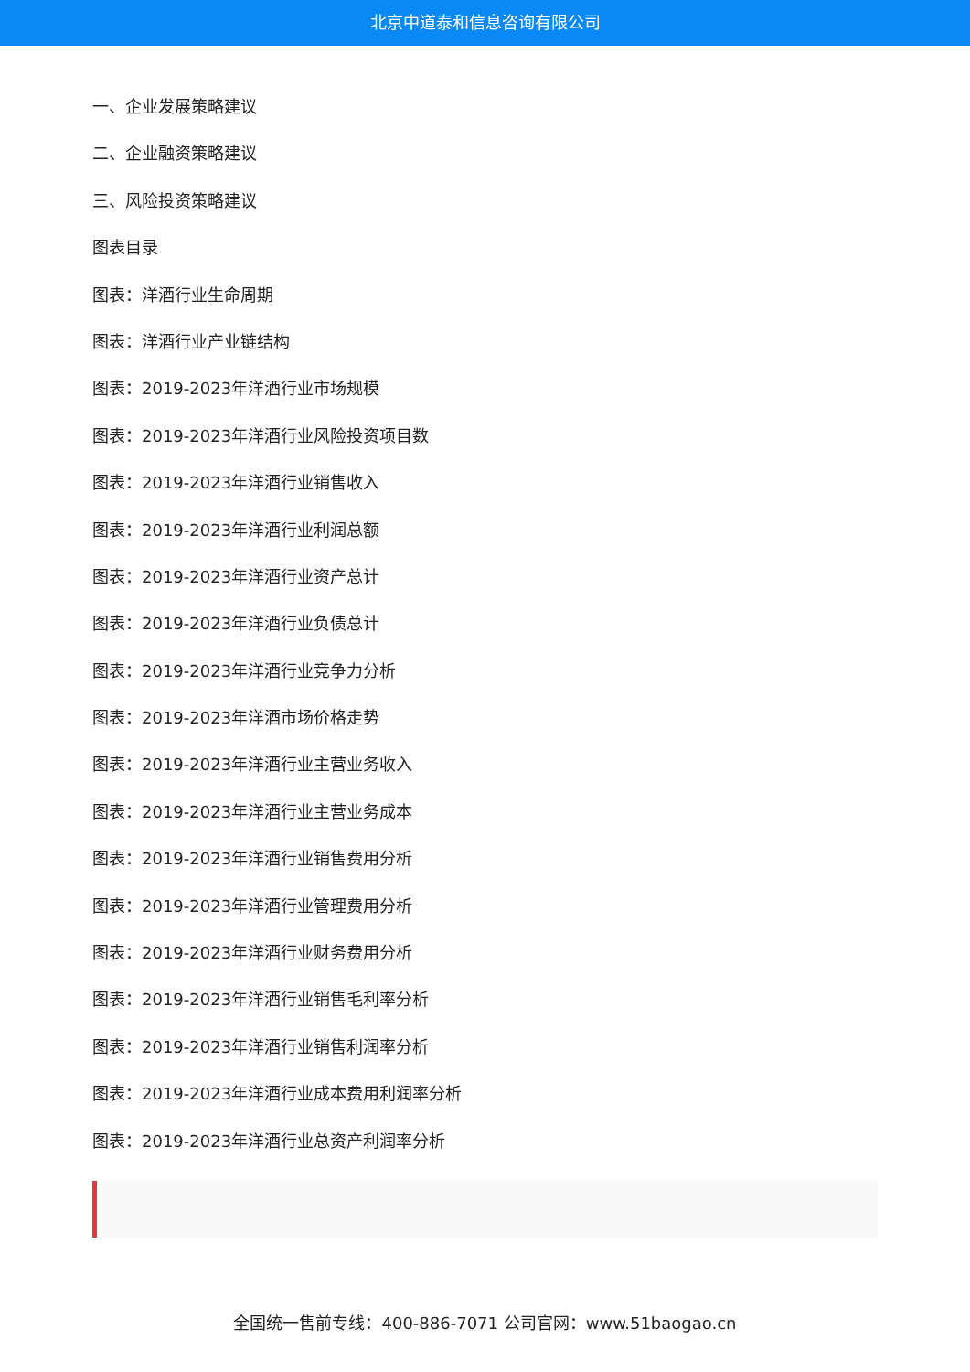北京中道泰和信息咨询有限公司
一、企业发展策略建议
二、企业融资策略建议
三、风险投资策略建议
图表目录
图表：洋酒行业生命周期
图表：洋酒行业产业链结构
图表：2019-2023年洋酒行业市场规模
图表：2019-2023年洋酒行业风险投资项目数
图表：2019-2023年洋酒行业销售收入
图表：2019-2023年洋酒行业利润总额
图表：2019-2023年洋酒行业资产总计
图表：2019-2023年洋酒行业负债总计
图表：2019-2023年洋酒行业竞争力分析
图表：2019-2023年洋酒市场价格走势
图表：2019-2023年洋酒行业主营业务收入
图表：2019-2023年洋酒行业主营业务成本
图表：2019-2023年洋酒行业销售费用分析
图表：2019-2023年洋酒行业管理费用分析
图表：2019-2023年洋酒行业财务费用分析
图表：2019-2023年洋酒行业销售毛利率分析
图表：2019-2023年洋酒行业销售利润率分析
图表：2019-2023年洋酒行业成本费用利润率分析
图表：2019-2023年洋酒行业总资产利润率分析
全国统一售前专线：400-886-7071 公司官网：www.51baogao.cn